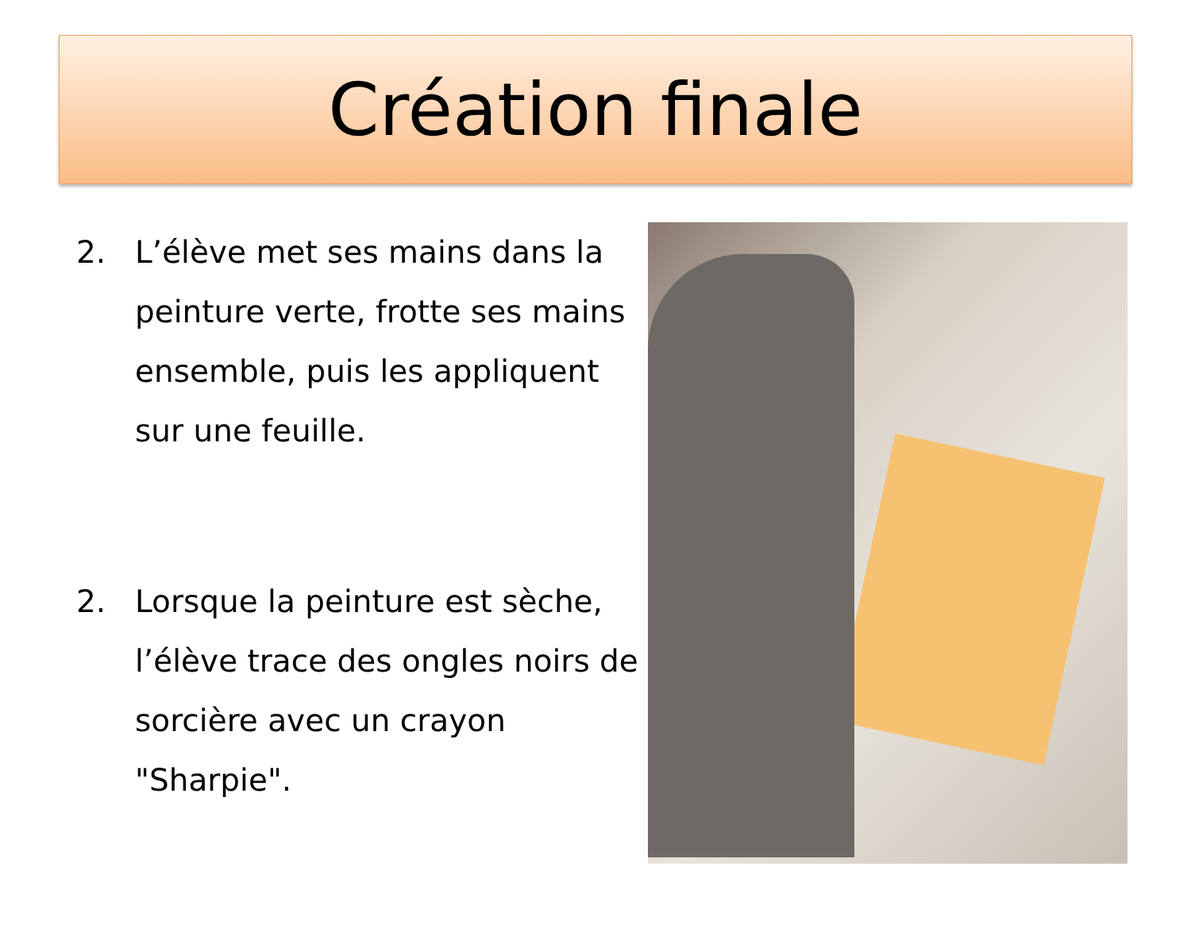Création finale
2. L’élève met ses mains dans la peinture verte, frotte ses mains ensemble, puis les appliquent sur une feuille.
2. Lorsque la peinture est sèche, l’élève trace des ongles noirs de sorcière avec un crayon "Sharpie".